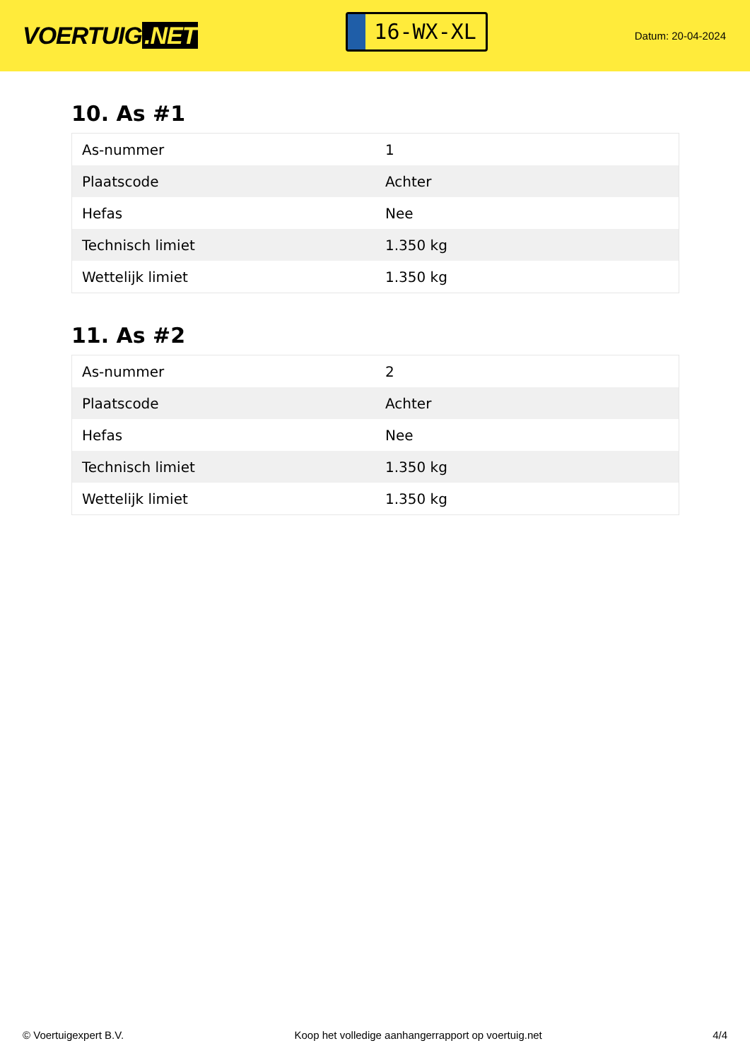VOERTUIG.NET
16-WX-XL
Datum: 20-04-2024
10. As #1
| As-nummer | 1 |
| Plaatscode | Achter |
| Hefas | Nee |
| Technisch limiet | 1.350 kg |
| Wettelijk limiet | 1.350 kg |
11. As #2
| As-nummer | 2 |
| Plaatscode | Achter |
| Hefas | Nee |
| Technisch limiet | 1.350 kg |
| Wettelijk limiet | 1.350 kg |
© Voertuigexpert B.V. Koop het volledige aanhangerrapport op voertuig.net 4/4